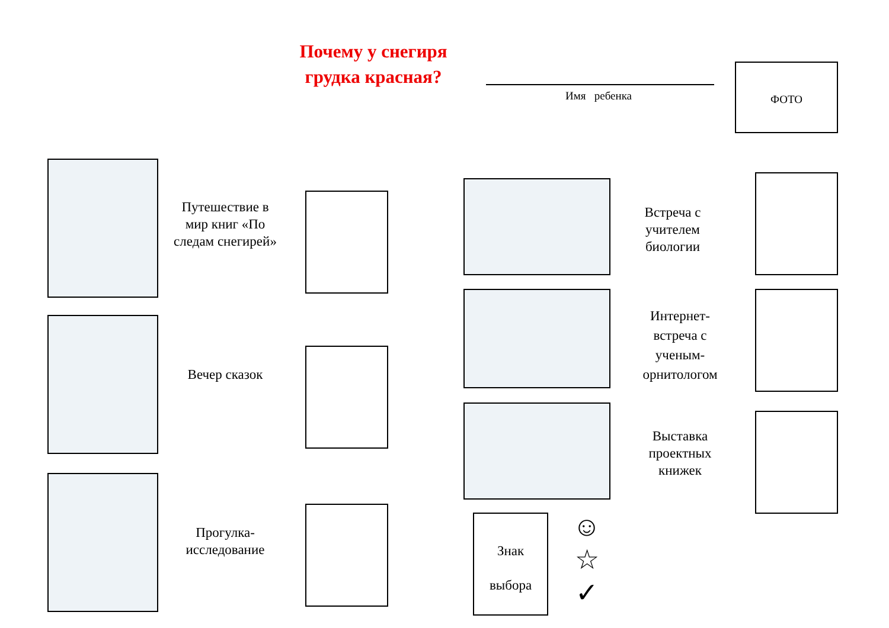Почему у снегиря грудка красная?
Имя ребенка ФОТО
Путешествие в мир книг «По следам снегирей»
Вечер сказок
Прогулка-исследование
Встреча с учителем биологии
Интернет-встреча с ученым-орнитологом
Выставка проектных книжек
Знак
выбора
☺
☆
✓